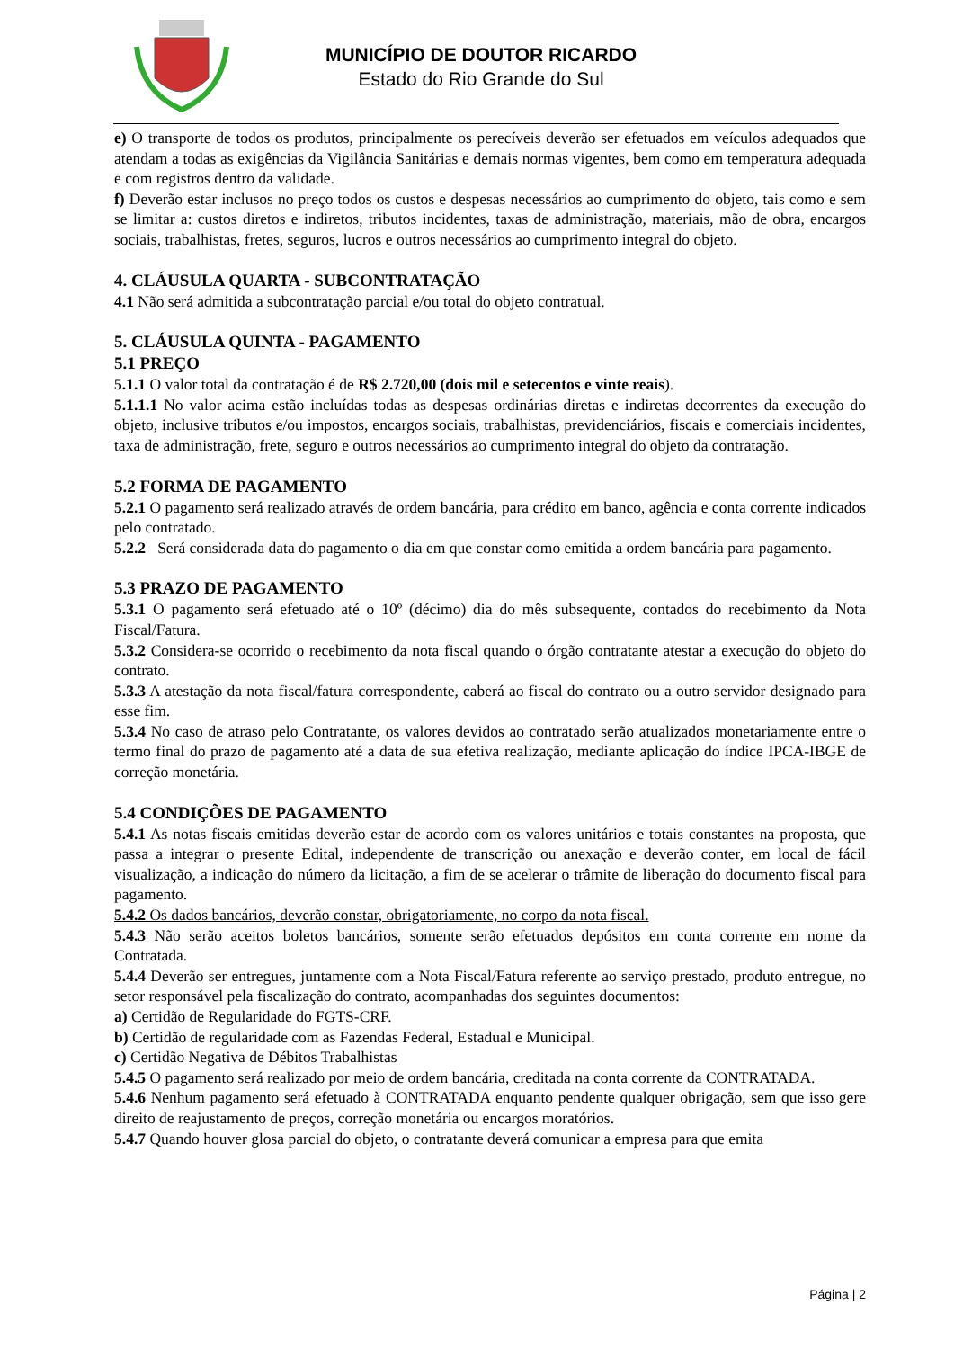MUNICÍPIO DE DOUTOR RICARDO
Estado do Rio Grande do Sul
e) O transporte de todos os produtos, principalmente os perecíveis deverão ser efetuados em veículos adequados que atendam a todas as exigências da Vigilância Sanitárias e demais normas vigentes, bem como em temperatura adequada e com registros dentro da validade.
f) Deverão estar inclusos no preço todos os custos e despesas necessários ao cumprimento do objeto, tais como e sem se limitar a: custos diretos e indiretos, tributos incidentes, taxas de administração, materiais, mão de obra, encargos sociais, trabalhistas, fretes, seguros, lucros e outros necessários ao cumprimento integral do objeto.
4. CLÁUSULA QUARTA - SUBCONTRATAÇÃO
4.1 Não será admitida a subcontratação parcial e/ou total do objeto contratual.
5. CLÁUSULA QUINTA - PAGAMENTO
5.1 PREÇO
5.1.1 O valor total da contratação é de R$ 2.720,00 (dois mil e setecentos e vinte reais).
5.1.1.1 No valor acima estão incluídas todas as despesas ordinárias diretas e indiretas decorrentes da execução do objeto, inclusive tributos e/ou impostos, encargos sociais, trabalhistas, previdenciários, fiscais e comerciais incidentes, taxa de administração, frete, seguro e outros necessários ao cumprimento integral do objeto da contratação.
5.2 FORMA DE PAGAMENTO
5.2.1 O pagamento será realizado através de ordem bancária, para crédito em banco, agência e conta corrente indicados pelo contratado.
5.2.2 Será considerada data do pagamento o dia em que constar como emitida a ordem bancária para pagamento.
5.3 PRAZO DE PAGAMENTO
5.3.1 O pagamento será efetuado até o 10º (décimo) dia do mês subsequente, contados do recebimento da Nota Fiscal/Fatura.
5.3.2 Considera-se ocorrido o recebimento da nota fiscal quando o órgão contratante atestar a execução do objeto do contrato.
5.3.3 A atestação da nota fiscal/fatura correspondente, caberá ao fiscal do contrato ou a outro servidor designado para esse fim.
5.3.4 No caso de atraso pelo Contratante, os valores devidos ao contratado serão atualizados monetariamente entre o termo final do prazo de pagamento até a data de sua efetiva realização, mediante aplicação do índice IPCA-IBGE de correção monetária.
5.4 CONDIÇÕES DE PAGAMENTO
5.4.1 As notas fiscais emitidas deverão estar de acordo com os valores unitários e totais constantes na proposta, que passa a integrar o presente Edital, independente de transcrição ou anexação e deverão conter, em local de fácil visualização, a indicação do número da licitação, a fim de se acelerar o trâmite de liberação do documento fiscal para pagamento.
5.4.2 Os dados bancários, deverão constar, obrigatoriamente, no corpo da nota fiscal.
5.4.3 Não serão aceitos boletos bancários, somente serão efetuados depósitos em conta corrente em nome da Contratada.
5.4.4 Deverão ser entregues, juntamente com a Nota Fiscal/Fatura referente ao serviço prestado, produto entregue, no setor responsável pela fiscalização do contrato, acompanhadas dos seguintes documentos:
a) Certidão de Regularidade do FGTS-CRF.
b) Certidão de regularidade com as Fazendas Federal, Estadual e Municipal.
c) Certidão Negativa de Débitos Trabalhistas
5.4.5 O pagamento será realizado por meio de ordem bancária, creditada na conta corrente da CONTRATADA.
5.4.6 Nenhum pagamento será efetuado à CONTRATADA enquanto pendente qualquer obrigação, sem que isso gere direito de reajustamento de preços, correção monetária ou encargos moratórios.
5.4.7 Quando houver glosa parcial do objeto, o contratante deverá comunicar a empresa para que emita
Página | 2